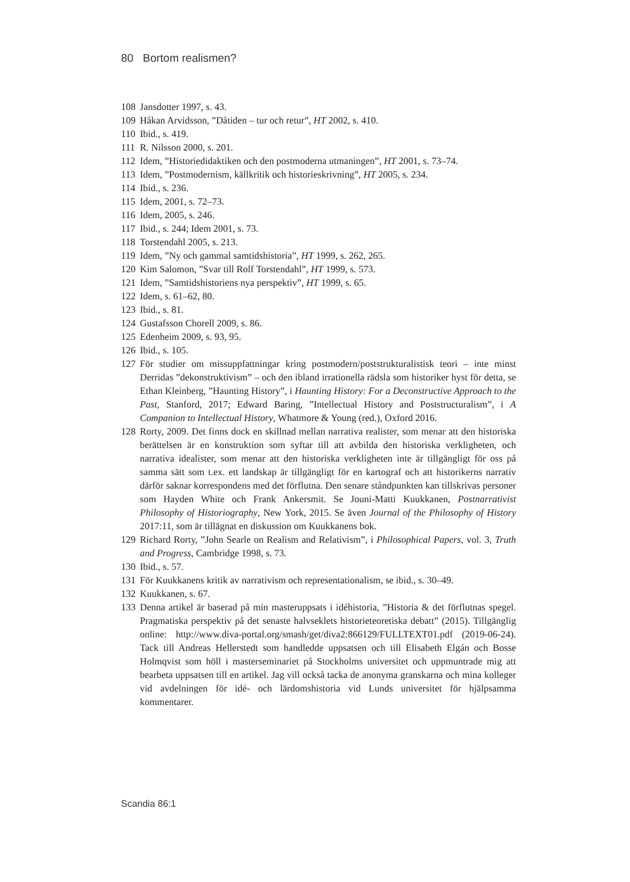80 Bortom realismen?
108 Jansdotter 1997, s. 43.
109 Håkan Arvidsson, ”Dåtiden – tur och retur”, HT 2002, s. 410.
110 Ibid., s. 419.
111 R. Nilsson 2000, s. 201.
112 Idem, ”Historiedidaktiken och den postmoderna utmaningen”, HT 2001, s. 73–74.
113 Idem, ”Postmodernism, källkritik och historieskrivning”, HT 2005, s. 234.
114 Ibid., s. 236.
115 Idem, 2001, s. 72–73.
116 Idem, 2005, s. 246.
117 Ibid., s. 244; Idem 2001, s. 73.
118 Torstendahl 2005, s. 213.
119 Idem, ”Ny och gammal samtidshistoria”, HT 1999, s. 262, 265.
120 Kim Salomon, ”Svar till Rolf Torstendahl”, HT 1999, s. 573.
121 Idem, ”Samtidshistoriens nya perspektiv”, HT 1999, s. 65.
122 Idem, s. 61–62, 80.
123 Ibid., s. 81.
124 Gustafsson Chorell 2009, s. 86.
125 Edenheim 2009, s. 93, 95.
126 Ibid., s. 105.
127 För studier om missuppfattningar kring postmodern/poststrukturalistisk teori – inte minst Derridas ”dekonstruktivism” – och den ibland irrationella rädsla som historiker hyst för detta, se Ethan Kleinberg, ”Haunting History”, i Haunting History: For a Deconstructive Approach to the Past, Stanford, 2017; Edward Baring, ”Intellectual History and Poststructuralism”, i A Companion to Intellectual History, Whatmore & Young (red.), Oxford 2016.
128 Rorty, 2009. Det finns dock en skillnad mellan narrativa realister, som menar att den historiska berättelsen är en konstruktion som syftar till att avbilda den historiska verkligheten, och narrativa idealister, som menar att den historiska verkligheten inte är tillgängligt för oss på samma sätt som t.ex. ett landskap är tillgängligt för en kartograf och att historikerns narrativ därför saknar korrespondens med det förflutna. Den senare ståndpunkten kan tillskrivas personer som Hayden White och Frank Ankersmit. Se Jouni-Matti Kuukkanen, Postnarrativist Philosophy of Historiography, New York, 2015. Se även Journal of the Philosophy of History 2017:11, som är tillägnat en diskussion om Kuukkanens bok.
129 Richard Rorty, ”John Searle on Realism and Relativism”, i Philosophical Papers, vol. 3, Truth and Progress, Cambridge 1998, s. 73.
130 Ibid., s. 57.
131 För Kuukkanens kritik av narrativism och representationalism, se ibid., s. 30–49.
132 Kuukkanen, s. 67.
133 Denna artikel är baserad på min masteruppsats i idéhistoria, ”Historia & det förflutnas spegel. Pragmatiska perspektiv på det senaste halvseklets historieteoretiska debatt” (2015). Tillgänglig online: http://www.diva-portal.org/smash/get/diva2:866129/FULLTEXT01.pdf (2019-06-24). Tack till Andreas Hellerstedt som handledde uppsatsen och till Elisabeth Elgán och Bosse Holmqvist som höll i masterseminariet på Stockholms universitet och uppmuntrade mig att bearbeta uppsatsen till en artikel. Jag vill också tacka de anonyma granskarna och mina kolleger vid avdelningen för idé- och lärdomshistoria vid Lunds universitet för hjälpsamma kommentarer.
Scandia 86:1